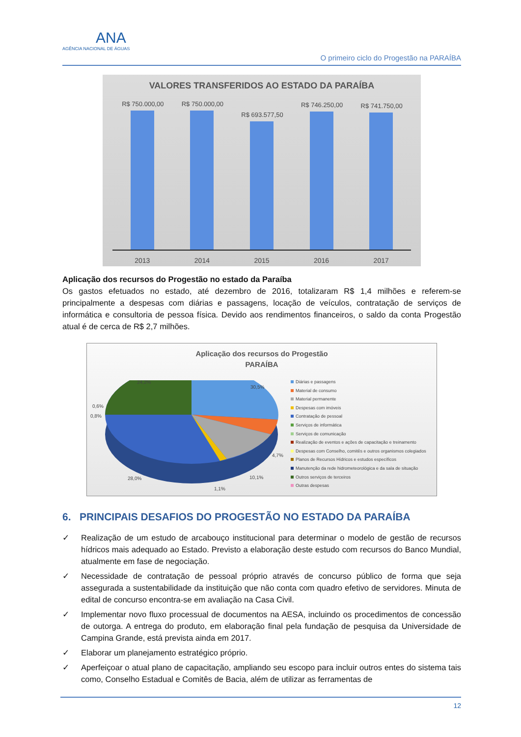ANA
AGÊNCIA NACIONAL DE ÁGUAS
O primeiro ciclo do Progestão na PARAÍBA
VALORES TRANSFERIDOS AO ESTADO DA PARAÍBA
R$ 750.000,00
R$ 750.000,00
R$ 693.577,50
R$ 746.250,00
R$ 741.750,00
2013 2014 2015 2016 2017
Aplicação dos recursos do Progestão no estado da Paraíba
Os gastos efetuados no estado, até dezembro de 2016, totalizaram R$ 1,4 milhões e referem-se principalmente a despesas com diárias e passagens, locação de veículos, contratação de serviços de informática e consultoria de pessoa física. Devido aos rendimentos financeiros, o saldo da conta Progestão atual é de cerca de R$ 2,7 milhões.
Aplicação dos recursos do Progestão
PARAÍBA
24,2%
30,5%
0,6%
0,8%
4,7%
10,1% 28,0%
1,1%
Diárias e passagens
Material de consumo
Material permanente
Despesas com imóveis
Contratação de pessoal
Serviços de informática
Serviços de comunicação
Realização de eventos e ações de capacitação e treinamento
Despesas com Conselho, comitês e outros organismos colegiados
Planos de Recursos Hídricos e estudos específicos
Manutenção da rede hidrometeorológica e da sala de situação
Outros serviços de terceiros
Outras despesas
6. PRINCIPAIS DESAFIOS DO PROGESTÃO NO ESTADO DA PARAÍBA
✓ Realização de um estudo de arcabouço institucional para determinar o modelo de gestão de recursos hídricos mais adequado ao Estado. Previsto a elaboração deste estudo com recursos do Banco Mundial, atualmente em fase de negociação.
✓ Necessidade de contratação de pessoal próprio através de concurso público de forma que seja assegurada a sustentabilidade da instituição que não conta com quadro efetivo de servidores. Minuta de edital de concurso encontra-se em avaliação na Casa Civil.
✓ Implementar novo fluxo processual de documentos na AESA, incluindo os procedimentos de concessão de outorga. A entrega do produto, em elaboração final pela fundação de pesquisa da Universidade de Campina Grande, está prevista ainda em 2017.
✓ Elaborar um planejamento estratégico próprio.
✓ Aperfeiçoar o atual plano de capacitação, ampliando seu escopo para incluir outros entes do sistema tais como, Conselho Estadual e Comitês de Bacia, além de utilizar as ferramentas de
12